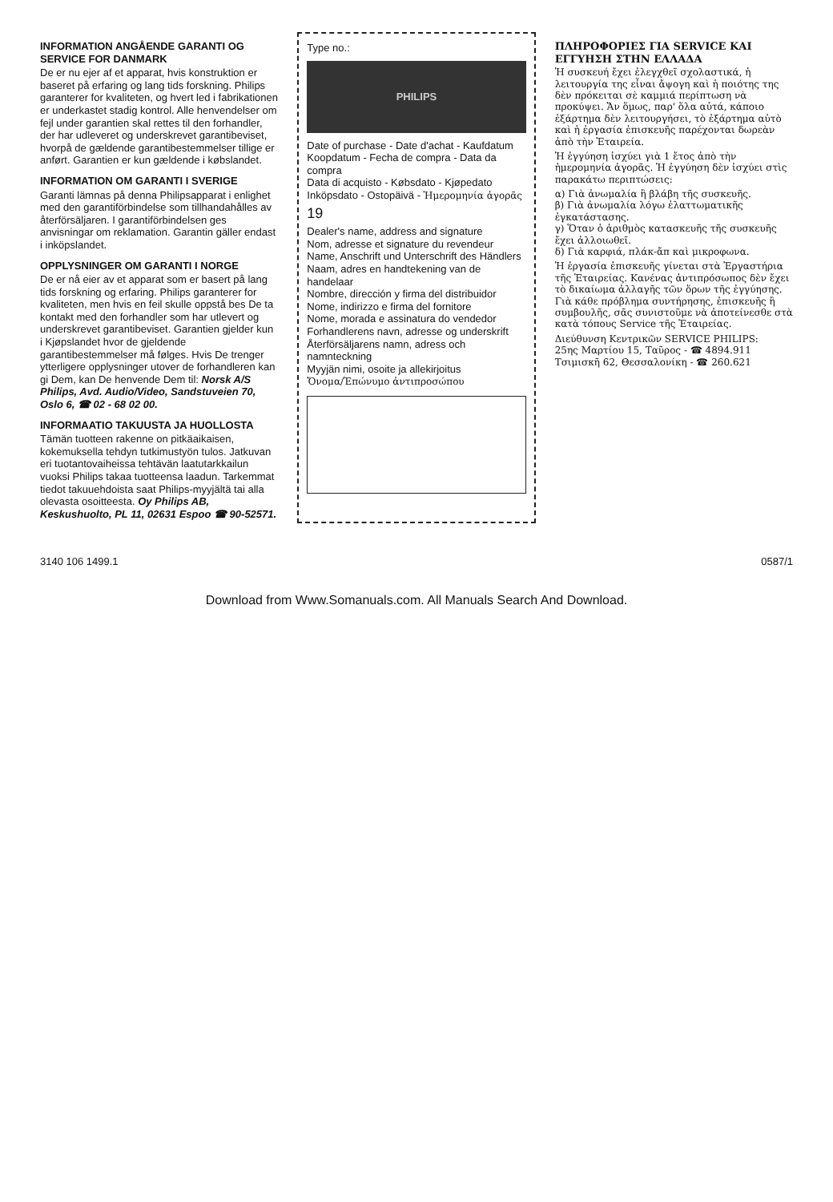INFORMATION ANGÅENDE GARANTI OG SERVICE FOR DANMARK
De er nu ejer af et apparat, hvis konstruktion er baseret på erfaring og lang tids forskning. Philips garanterer for kvaliteten, og hvert led i fabrikationen er underkastet stadig kontrol. Alle henvendelser om fejl under garantien skal rettes til den forhandler, der har udleveret og underskrevet garantibeviset, hvorpå de gældende garantibestemmelser tillige er anført. Garantien er kun gældende i købslandet.
INFORMATION OM GARANTI I SVERIGE
Garanti lämnas på denna Philipsapparat i enlighet med den garantiförbindelse som tillhandahålles av återförsäljaren. I garantiförbindelsen ges anvisningar om reklamation. Garantin gäller endast i inköpslandet.
OPPLYSNINGER OM GARANTI I NORGE
De er nå eier av et apparat som er basert på lang tids forskning og erfaring. Philips garanterer for kvaliteten, men hvis en feil skulle oppstå bes De ta kontakt med den forhandler som har utlevert og underskrevet garantibeviset. Garantien gjelder kun i Kjøpslandet hvor de gjeldende garantibestemmelser må følges. Hvis De trenger ytterligere opplysninger utover de forhandleren kan gi Dem, kan De henvende Dem til: Norsk A/S Philips, Avd. Audio/Video, Sandstuveien 70, Oslo 6, ☎ 02 - 68 02 00.
INFORMAATIO TAKUUSTA JA HUOLLOSTA
Tämän tuotteen rakenne on pitkäaikaisen, kokemuksella tehdyn tutkimustyön tulos. Jatkuvan eri tuotantovaiheissa tehtävän laatutarkkailun vuoksi Philips takaa tuotteensa laadun. Tarkemmat tiedot takuuehdoista saat Philips-myyjältä tai alla olevasta osoitteesta. Oy Philips AB, Keskushuolto, PL 11, 02631 Espoo ☎ 90-52571.
Type no.:
PHILIPS
Date of purchase - Date d'achat - Kaufdatum
Koopdatum - Fecha de compra - Data da compra
Data di acquisto - Købsdato - Kjøpedato
Inköpsdato - Ostopäivä - Ἡμερομηνία ἀγορᾶς
19
Dealer's name, address and signature
Nom, adresse et signature du revendeur
Name, Anschrift und Unterschrift des Händlers
Naam, adres en handtekening van de handelaar
Nombre, dirección y firma del distribuidor
Nome, indirizzo e firma del fornitore
Nome, morada e assinatura do vendedor
Forhandlerens navn, adresse og underskrift
Återförsäljarens namn, adress och namnteckning
Myyjän nimi, osoite ja allekirjoitus
Ὄνομα/Ἐπώνυμο ἀντιπροσώπου
ΠΛΗΡΟΦΟΡΙΕΣ ΓΙΑ SERVICE ΚΑΙ ΕΓΓΥΗΣΗ ΣΤΗΝ ΕΛΛΑΔΑ
Ἡ συσκευή ἔχει ἐλεγχθεῖ σχολαστικά, ἡ λειτουργία της εἶναι ἄψογη καὶ ἡ ποιότης της δὲν πρόκειται σὲ καμμιά περίπτωση νὰ προκύψει. Ἄν ὅμως, παρ' ὅλα αὐτά, κάποιο ἐξάρτημα δὲν λειτουργήσει, τὸ ἐξάρτημα αὐτὸ καὶ ἡ ἐργασία ἐπισκευῆς παρέχονται δωρεὰν ἀπὸ τὴν Ἑταιρεία.
Ἡ ἐγγύηση ἰσχύει γιὰ 1 ἔτος ἀπὸ τὴν ἡμερομηνία ἀγορᾶς. Ἡ ἐγγύηση δὲν ἰσχύει στὶς παρακάτω περιπτώσεις:
α) Γιὰ ἀνωμαλία ἢ βλάβη τῆς συσκευῆς.
β) Γιὰ ἀνωμαλία λόγω ἐλαττωματικῆς ἐγκατάστασης.
γ) Ὅταν ὁ ἀριθμὸς κατασκευῆς τῆς συσκευῆς ἔχει ἀλλοιωθεῖ.
δ) Γιὰ καρφιά, πλάκ-ἄπ καὶ μικροφωνα.
Ἡ ἐργασία ἐπισκευῆς γίνεται στὰ Ἐργαστήρια τῆς Ἑταιρείας. Κανένας ἀντιπρόσωπος δὲν ἔχει τὸ δικαίωμα ἀλλαγῆς τῶν ὅρων τῆς ἐγγύησης. Γιὰ κάθε πρόβλημα συντήρησης, ἐπισκευῆς ἢ συμβουλῆς, σᾶς συνιστοῦμε νὰ ἀποτείνεσθε στὰ κατὰ τόπους Service τῆς Ἑταιρείας.
Διεύθυνση Κεντρικῶν SERVICE PHILIPS:
25ης Μαρτίου 15, Ταῦρος - ☎ 4894.911
Τσιμισκῆ 62, Θεσσαλονίκη - ☎ 260.621
3140 106 1499.1 0587/1
Download from Www.Somanuals.com. All Manuals Search And Download.